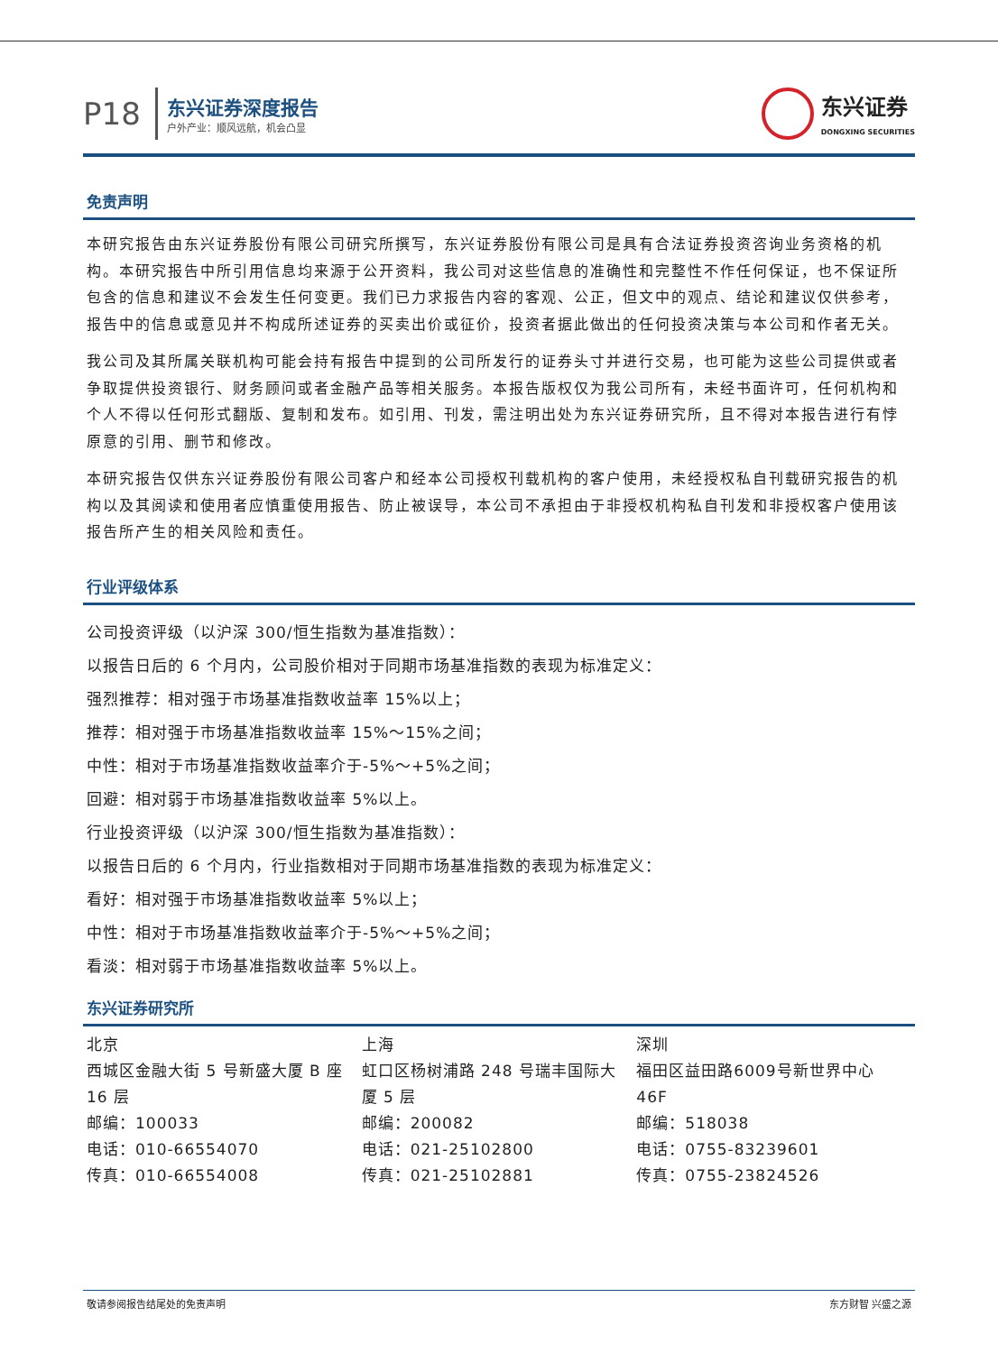P18
东兴证券深度报告
户外产业：顺风远航，机会凸显
东兴证券
DONGXING SECURITIES
免责声明
本研究报告由东兴证券股份有限公司研究所撰写，东兴证券股份有限公司是具有合法证券投资咨询业务资格的机构。本研究报告中所引用信息均来源于公开资料，我公司对这些信息的准确性和完整性不作任何保证，也不保证所包含的信息和建议不会发生任何变更。我们已力求报告内容的客观、公正，但文中的观点、结论和建议仅供参考，报告中的信息或意见并不构成所述证券的买卖出价或征价，投资者据此做出的任何投资决策与本公司和作者无关。
我公司及其所属关联机构可能会持有报告中提到的公司所发行的证券头寸并进行交易，也可能为这些公司提供或者争取提供投资银行、财务顾问或者金融产品等相关服务。本报告版权仅为我公司所有，未经书面许可，任何机构和个人不得以任何形式翻版、复制和发布。如引用、刊发，需注明出处为东兴证券研究所，且不得对本报告进行有悖原意的引用、删节和修改。
本研究报告仅供东兴证券股份有限公司客户和经本公司授权刊载机构的客户使用，未经授权私自刊载研究报告的机构以及其阅读和使用者应慎重使用报告、防止被误导，本公司不承担由于非授权机构私自刊发和非授权客户使用该报告所产生的相关风险和责任。
行业评级体系
公司投资评级（以沪深 300/恒生指数为基准指数）：
以报告日后的 6 个月内，公司股价相对于同期市场基准指数的表现为标准定义：
强烈推荐：相对强于市场基准指数收益率 15%以上；
推荐：相对强于市场基准指数收益率 15%～15%之间；
中性：相对于市场基准指数收益率介于-5%～+5%之间；
回避：相对弱于市场基准指数收益率 5%以上。
行业投资评级（以沪深 300/恒生指数为基准指数）：
以报告日后的 6 个月内，行业指数相对于同期市场基准指数的表现为标准定义：
看好：相对强于市场基准指数收益率 5%以上；
中性：相对于市场基准指数收益率介于-5%～+5%之间；
看淡：相对弱于市场基准指数收益率 5%以上。
东兴证券研究所
北京
西城区金融大街 5 号新盛大厦 B 座 16 层
邮编：100033
电话：010-66554070
传真：010-66554008
上海
虹口区杨树浦路 248 号瑞丰国际大厦 5 层
邮编：200082
电话：021-25102800
传真：021-25102881
深圳
福田区益田路6009号新世界中心46F
邮编：518038
电话：0755-83239601
传真：0755-23824526
敬请参阅报告结尾处的免责声明 东方财智 兴盛之源